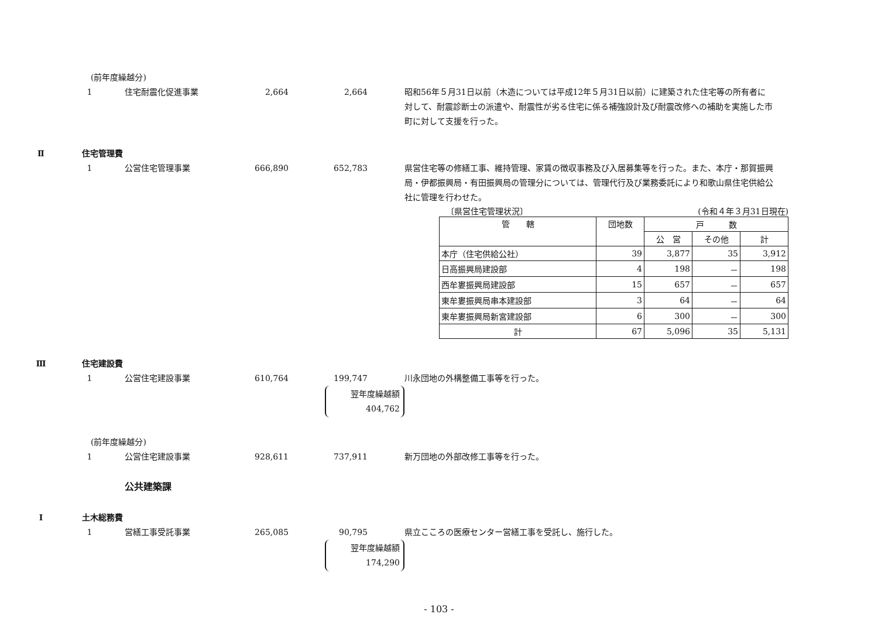(前年度繰越分)
1 住宅耐震化促進事業 2,664 2,664 昭和56年５月31日以前（木造については平成12年５月31日以前）に建築された住宅等の所有者に対して、耐震診断士の派遣や、耐震性が劣る住宅に係る補強設計及び耐震改修への補助を実施した市町に対して支援を行った。
Ⅱ 住宅管理費
1 公営住宅管理事業 666,890 652,783 県営住宅等の修繕工事、維持管理、家賃の徴収事務及び入居募集等を行った。また、本庁・那賀振興局・伊都振興局・有田振興局の管理分については、管理代行及び業務委託により和歌山県住宅供給公社に管理を行わせた。
〔県営住宅管理状況〕 (令和４年３月31日現在)
| 管 轄 | 団地数 | 戸 数 | | |
| --- | --- | --- | --- | --- |
| | | 公 営 | その他 | 計 |
| 本庁（住宅供給公社） | 39 | 3,877 | 35 | 3,912 |
| 日高振興局建設部 | 4 | 198 | － | 198 |
| 西牟婁振興局建設部 | 15 | 657 | － | 657 |
| 東牟婁振興局串本建設部 | 3 | 64 | － | 64 |
| 東牟婁振興局新宮建設部 | 6 | 300 | － | 300 |
| 計 | 67 | 5,096 | 35 | 5,131 |
Ⅲ 住宅建設費
1 公営住宅建設事業 610,764 199,747 川永団地の外構整備工事等を行った。
翌年度繰越額
404,762
(前年度繰越分)
1 公営住宅建設事業 928,611 737,911 新万団地の外部改修工事等を行った。
公共建築課
Ⅰ 土木総務費
1 営繕工事受託事業 265,085 90,795 県立こころの医療センター営繕工事を受託し、施行した。
翌年度繰越額
174,290
- 103 -